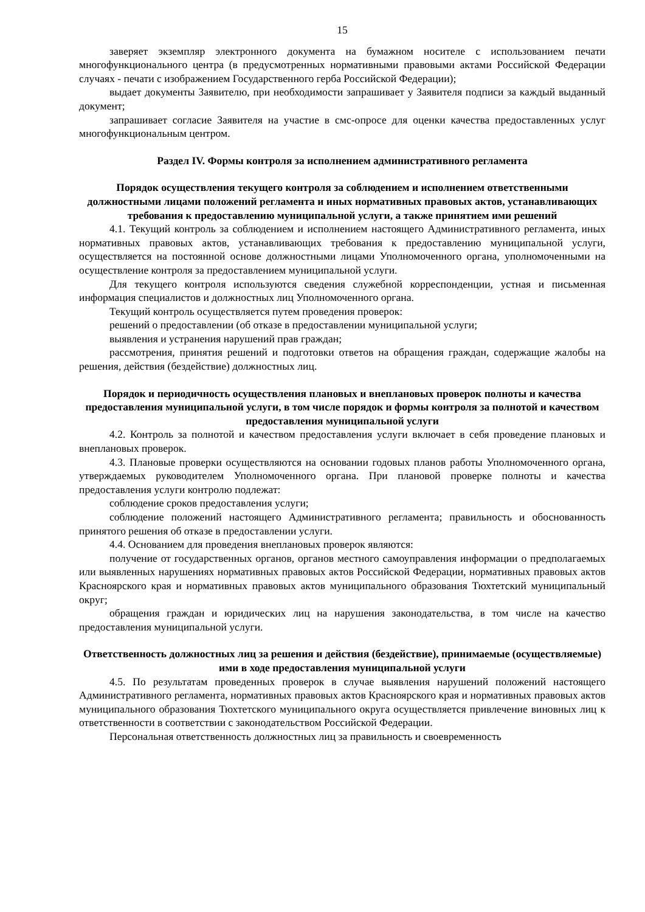15
заверяет экземпляр электронного документа на бумажном носителе с использованием печати многофункционального центра (в предусмотренных нормативными правовыми актами Российской Федерации случаях - печати с изображением Государственного герба Российской Федерации);
выдает документы Заявителю, при необходимости запрашивает у Заявителя подписи за каждый выданный документ;
запрашивает согласие Заявителя на участие в смс-опросе для оценки качества предоставленных услуг многофункциональным центром.
Раздел IV. Формы контроля за исполнением административного регламента
Порядок осуществления текущего контроля за соблюдением и исполнением ответственными должностными лицами положений регламента и иных нормативных правовых актов, устанавливающих требования к предоставлению муниципальной услуги, а также принятием ими решений
4.1. Текущий контроль за соблюдением и исполнением настоящего Административного регламента, иных нормативных правовых актов, устанавливающих требования к предоставлению муниципальной услуги, осуществляется на постоянной основе должностными лицами Уполномоченного органа, уполномоченными на осуществление контроля за предоставлением муниципальной услуги.
Для текущего контроля используются сведения служебной корреспонденции, устная и письменная информация специалистов и должностных лиц Уполномоченного органа.
Текущий контроль осуществляется путем проведения проверок:
решений о предоставлении (об отказе в предоставлении муниципальной услуги;
выявления и устранения нарушений прав граждан;
рассмотрения, принятия решений и подготовки ответов на обращения граждан, содержащие жалобы на решения, действия (бездействие) должностных лиц.
Порядок и периодичность осуществления плановых и внеплановых проверок полноты и качества предоставления муниципальной услуги, в том числе порядок и формы контроля за полнотой и качеством предоставления муниципальной услуги
4.2. Контроль за полнотой и качеством предоставления услуги включает в себя проведение плановых и внеплановых проверок.
4.3. Плановые проверки осуществляются на основании годовых планов работы Уполномоченного органа, утверждаемых руководителем Уполномоченного органа. При плановой проверке полноты и качества предоставления услуги контролю подлежат:
соблюдение сроков предоставления услуги;
соблюдение положений настоящего Административного регламента; правильность и обоснованность принятого решения об отказе в предоставлении услуги.
4.4. Основанием для проведения внеплановых проверок являются:
получение от государственных органов, органов местного самоуправления информации о предполагаемых или выявленных нарушениях нормативных правовых актов Российской Федерации, нормативных правовых актов Красноярского края и нормативных правовых актов муниципального образования Тюхтетский муниципальный округ;
обращения граждан и юридических лиц на нарушения законодательства, в том числе на качество предоставления муниципальной услуги.
Ответственность должностных лиц за решения и действия (бездействие), принимаемые (осуществляемые) ими в ходе предоставления муниципальной услуги
4.5. По результатам проведенных проверок в случае выявления нарушений положений настоящего Административного регламента, нормативных правовых актов Красноярского края и нормативных правовых актов муниципального образования Тюхтетского муниципального округа осуществляется привлечение виновных лиц к ответственности в соответствии с законодательством Российской Федерации.
Персональная ответственность должностных лиц за правильность и своевременность